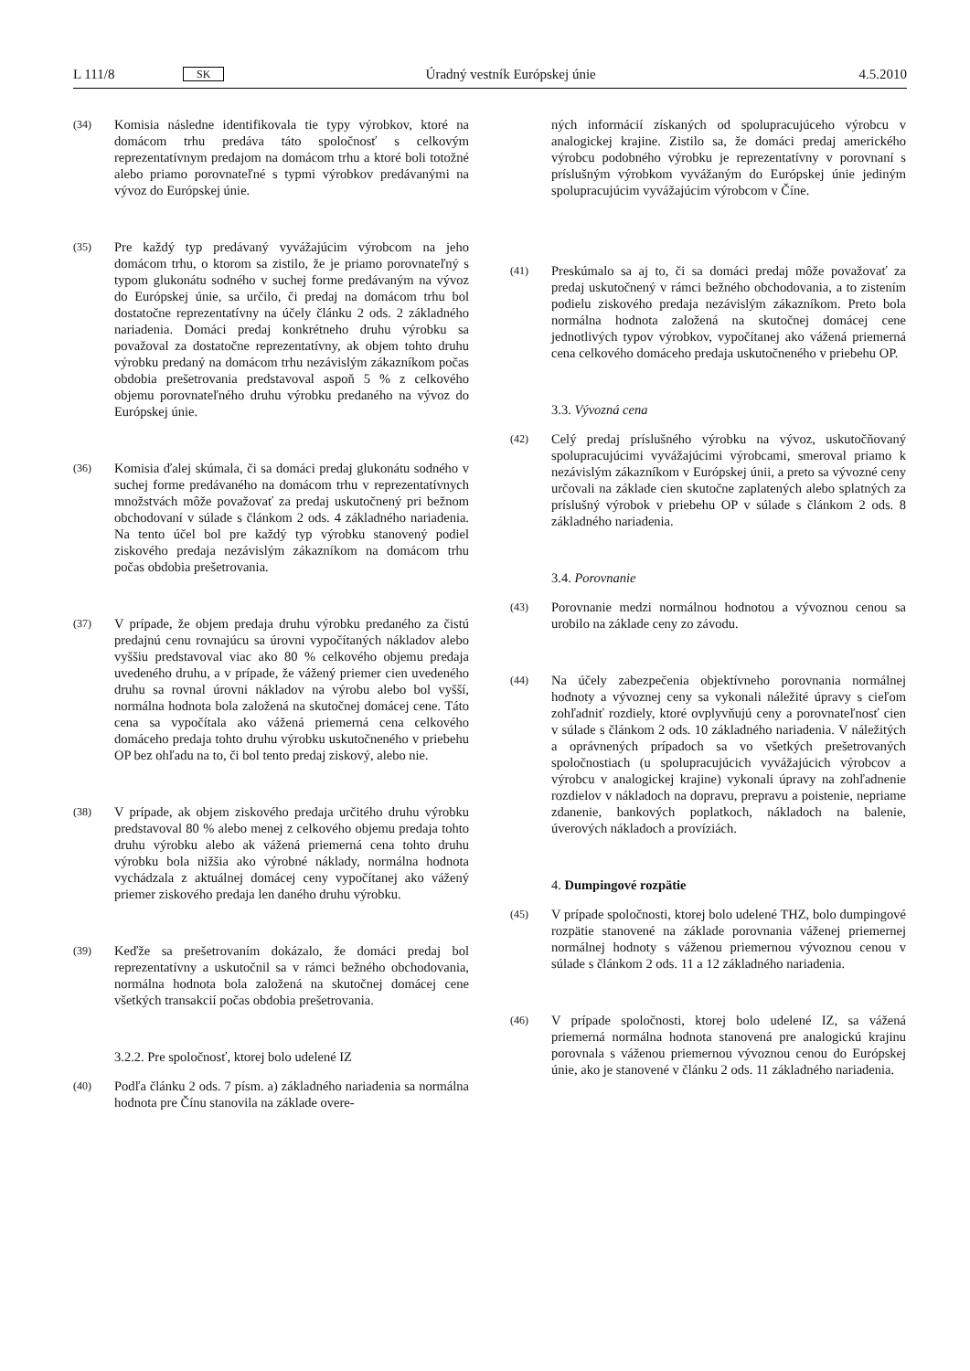L 111/8 SK Úradný vestník Európskej únie 4.5.2010
(34) Komisia následne identifikovala tie typy výrobkov, ktoré na domácom trhu predáva táto spoločnosť s celkovým reprezentatívnym predajom na domácom trhu a ktoré boli totožné alebo priamo porovnateľné s typmi výrobkov predávanými na vývoz do Európskej únie.
(35) Pre každý typ predávaný vyvážajúcim výrobcom na jeho domácom trhu, o ktorom sa zistilo, že je priamo porovnateľný s typom glukonátu sodného v suchej forme predávaným na vývoz do Európskej únie, sa určilo, či predaj na domácom trhu bol dostatočne reprezentatívny na účely článku 2 ods. 2 základného nariadenia. Domáci predaj konkrétneho druhu výrobku sa považoval za dostatočne reprezentatívny, ak objem tohto druhu výrobku predaný na domácom trhu nezávislým zákazníkom počas obdobia prešetrovania predstavoval aspoň 5 % z celkového objemu porovnateľného druhu výrobku predaného na vývoz do Európskej únie.
(36) Komisia ďalej skúmala, či sa domáci predaj glukonátu sodného v suchej forme predávaného na domácom trhu v reprezentatívnych množstvách môže považovať za predaj uskutočnený pri bežnom obchodovaní v súlade s článkom 2 ods. 4 základného nariadenia. Na tento účel bol pre každý typ výrobku stanovený podiel ziskového predaja nezávislým zákazníkom na domácom trhu počas obdobia prešetrovania.
(37) V prípade, že objem predaja druhu výrobku predaného za čistú predajnú cenu rovnajúcu sa úrovni vypočítaných nákladov alebo vyššiu predstavoval viac ako 80 % celkového objemu predaja uvedeného druhu, a v prípade, že vážený priemer cien uvedeného druhu sa rovnal úrovni nákladov na výrobu alebo bol vyšší, normálna hodnota bola založená na skutočnej domácej cene. Táto cena sa vypočítala ako vážená priemerná cena celkového domáceho predaja tohto druhu výrobku uskutočneného v priebehu OP bez ohľadu na to, či bol tento predaj ziskový, alebo nie.
(38) V prípade, ak objem ziskového predaja určitého druhu výrobku predstavoval 80 % alebo menej z celkového objemu predaja tohto druhu výrobku alebo ak vážená priemerná cena tohto druhu výrobku bola nižšia ako výrobné náklady, normálna hodnota vychádzala z aktuálnej domácej ceny vypočítanej ako vážený priemer ziskového predaja len daného druhu výrobku.
(39) Keďže sa prešetrovaním dokázalo, že domáci predaj bol reprezentatívny a uskutočnil sa v rámci bežného obchodovania, normálna hodnota bola založená na skutočnej domácej cene všetkých transakcií počas obdobia prešetrovania.
3.2.2. Pre spoločnosť, ktorej bolo udelené IZ
(40) Podľa článku 2 ods. 7 písm. a) základného nariadenia sa normálna hodnota pre Čínu stanovila na základe overe-
ných informácií získaných od spolupracujúceho výrobcu v analogickej krajine. Zistilo sa, že domáci predaj amerického výrobcu podobného výrobku je reprezentatívny v porovnaní s príslušným výrobkom vyvážaným do Európskej únie jediným spolupracujúcim vyvážajúcim výrobcom v Číne.
(41) Preskúmalo sa aj to, či sa domáci predaj môže považovať za predaj uskutočnený v rámci bežného obchodovania, a to zistením podielu ziskového predaja nezávislým zákazníkom. Preto bola normálna hodnota založená na skutočnej domácej cene jednotlivých typov výrobkov, vypočítanej ako vážená priemerná cena celkového domáceho predaja uskutočneného v priebehu OP.
3.3. Vývozná cena
(42) Celý predaj príslušného výrobku na vývoz, uskutočňovaný spolupracujúcimi vyvážajúcimi výrobcami, smeroval priamo k nezávislým zákazníkom v Európskej únii, a preto sa vývozné ceny určovali na základe cien skutočne zaplatených alebo splatných za príslušný výrobok v priebehu OP v súlade s článkom 2 ods. 8 základného nariadenia.
3.4. Porovnanie
(43) Porovnanie medzi normálnou hodnotou a vývoznou cenou sa urobilo na základe ceny zo závodu.
(44) Na účely zabezpečenia objektívneho porovnania normálnej hodnoty a vývoznej ceny sa vykonali náležité úpravy s cieľom zohľadniť rozdiely, ktoré ovplyvňujú ceny a porovnateľnosť cien v súlade s článkom 2 ods. 10 základného nariadenia. V náležitých a oprávnených prípadoch sa vo všetkých prešetrovaných spoločnostiach (u spolupracujúcich vyvážajúcich výrobcov a výrobcu v analogickej krajine) vykonali úpravy na zohľadnenie rozdielov v nákladoch na dopravu, prepravu a poistenie, nepriame zdanenie, bankových poplatkoch, nákladoch na balenie, úverových nákladoch a províziách.
4. Dumpingové rozpätie
(45) V prípade spoločnosti, ktorej bolo udelené THZ, bolo dumpingové rozpätie stanovené na základe porovnania váženej priemernej normálnej hodnoty s váženou priemernou vývoznou cenou v súlade s článkom 2 ods. 11 a 12 základného nariadenia.
(46) V prípade spoločnosti, ktorej bolo udelené IZ, sa vážená priemerná normálna hodnota stanovená pre analogickú krajinu porovnala s váženou priemernou vývoznou cenou do Európskej únie, ako je stanovené v článku 2 ods. 11 základného nariadenia.